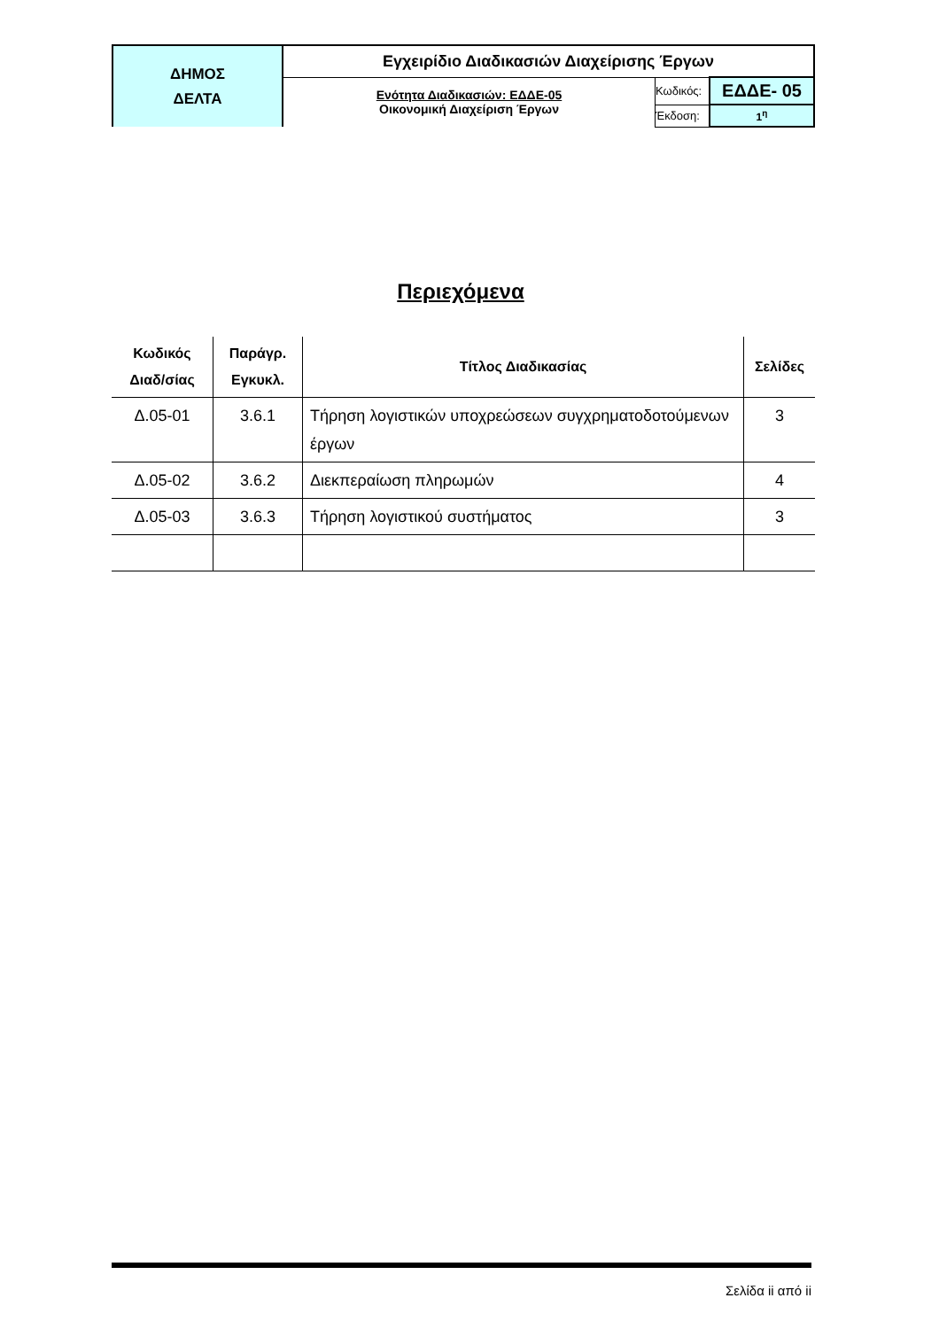| ΔΗΜΟΣ ΔΕΛΤΑ | Εγχειρίδιο Διαδικασιών Διαχείρισης Έργων | | |
| | Ενότητα Διαδικασιών: ΕΔΔΕ-05 Οικονομική Διαχείριση Έργων | Κωδικός: | ΕΔΔΕ- 05 |
| | | Έκδοση: | 1<sup>η</sup> |
Περιεχόμενα
| Κωδικός Διαδ/σίας | Παράγρ. Εγκυκλ. | Τίτλος Διαδικασίας | Σελίδες |
| --- | --- | --- | --- |
| Δ.05-01 | 3.6.1 | Τήρηση λογιστικών υποχρεώσεων συγχρηματοδοτούμενων έργων | 3 |
| Δ.05-02 | 3.6.2 | Διεκπεραίωση πληρωμών | 4 |
| Δ.05-03 | 3.6.3 | Τήρηση λογιστικού συστήματος | 3 |
Σελίδα ii από ii